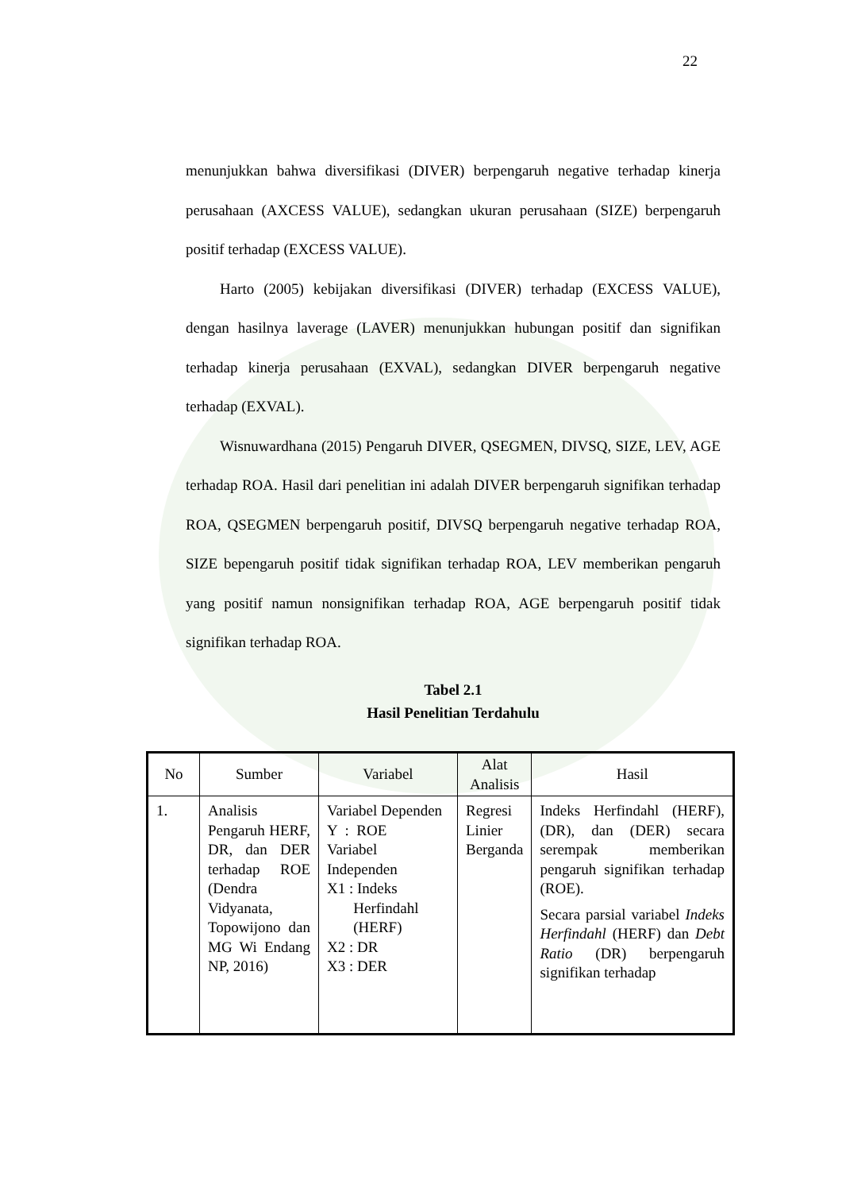22
menunjukkan bahwa diversifikasi (DIVER) berpengaruh negative terhadap kinerja perusahaan (AXCESS VALUE), sedangkan ukuran perusahaan (SIZE) berpengaruh positif terhadap (EXCESS VALUE).
Harto (2005) kebijakan diversifikasi (DIVER) terhadap (EXCESS VALUE), dengan hasilnya laverage (LAVER) menunjukkan hubungan positif dan signifikan terhadap kinerja perusahaan (EXVAL), sedangkan DIVER berpengaruh negative terhadap (EXVAL).
Wisnuwardhana (2015) Pengaruh DIVER, QSEGMEN, DIVSQ, SIZE, LEV, AGE terhadap ROA. Hasil dari penelitian ini adalah DIVER berpengaruh signifikan terhadap ROA, QSEGMEN berpengaruh positif, DIVSQ berpengaruh negative terhadap ROA, SIZE bepengaruh positif tidak signifikan terhadap ROA, LEV memberikan pengaruh yang positif namun nonsignifikan terhadap ROA, AGE berpengaruh positif tidak signifikan terhadap ROA.
Tabel 2.1
Hasil Penelitian Terdahulu
| No | Sumber | Variabel | Alat Analisis | Hasil |
| --- | --- | --- | --- | --- |
| 1. | Analisis Pengaruh HERF, DR, dan DER terhadap ROE (Dendra Vidyanata, Topowijono dan MG Wi Endang NP, 2016) | Variabel Dependen Y : ROE Variabel Independen X1 : Indeks Herfindahl (HERF) X2 : DR X3 : DER | Regresi Linier Berganda | Indeks Herfindahl (HERF), (DR), dan (DER) secara serempak memberikan pengaruh signifikan terhadap (ROE). Secara parsial variabel Indeks Herfindahl (HERF) dan Debt Ratio (DR) berpengaruh signifikan terhadap |